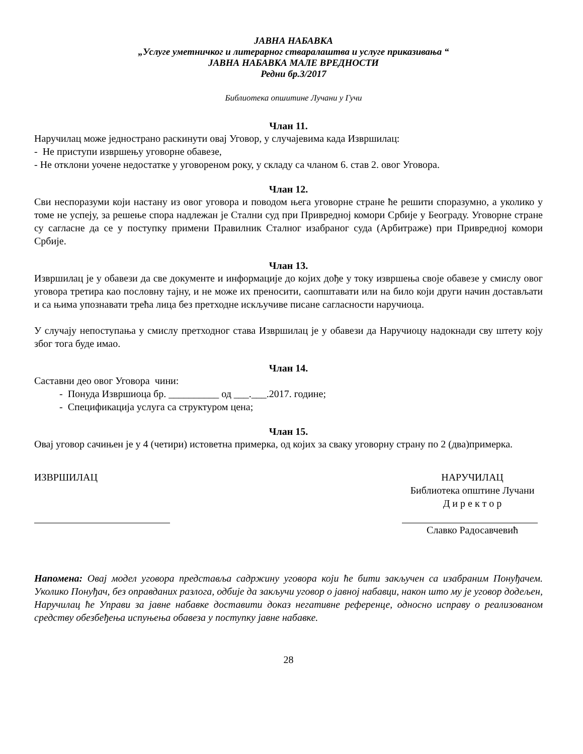ЈАВНА НАБАВКА
„Услуге уметничког и литерарног стваралаштва и услуге приказивања “
ЈАВНА НАБАВКА МАЛЕ ВРЕДНОСТИ
Редни бр.3/2017
Библиотека опшитине Лучани у Гучи
Члан 11.
Наручилац може једнострано раскинути овај Уговор, у случајевима када Извршилац:
- Не приступи извршењу уговорне обавезе,
- Не отклони уочене недостатке у уговореном року, у складу са чланом 6. став 2. овог Уговора.
Члан 12.
Сви неспоразуми који настану из овог уговора и поводом њега уговорне стране ће решити споразумно, а уколико у томе не успеју, за решење спора надлежан је Стални суд при Привредној комори Србије у Београду. Уговорне стране су сагласне да се у поступку примени Правилник Сталног изабраног суда (Арбитраже) при Привредној комори Србије.
Члан 13.
Извршилац је у обавези да све документе и информације до којих дође у току извршења своје обавезе у смислу овог уговора третира као пословну тајну, и не може их преносити, саопштавати или на било који други начин достављати и са њима упознавати трећа лица без претходне искључиве писане сагласности наручиоца.
У случају непоступања у смислу претходног става Извршилац је у обавези да Наручиоцу надокнади сву штету коју због тога буде имао.
Члан 14.
Саставни део овог Уговора чини:
- Понуда Извршиоца бр. __________ од ___.___.2017. године;
- Спецификација услуга са структуром цена;
Члан 15.
Овај уговор сачињен је у 4 (четири) истоветна примерка, од којих за сваку уговорну страну по 2 (два)примерка.
ИЗВРШИЛАЦ НАРУЧИЛАЦ
Библиотека општине Лучани
Д и р е к т о р
Славко Радосавчевић
Напомена: Овај модел уговора представља садржину уговора који ће бити закључен са изабраним Понуђачем. Уколико Понуђач, без оправданих разлога, одбије да закључи уговор о јавној набавци, након што му је уговор додељен, Наручилац ће Управи за јавне набавке доставити доказ негативне референце, односно исправу о реализованом средству обезбеђења испуњења обавеза у поступку јавне набавке.
28